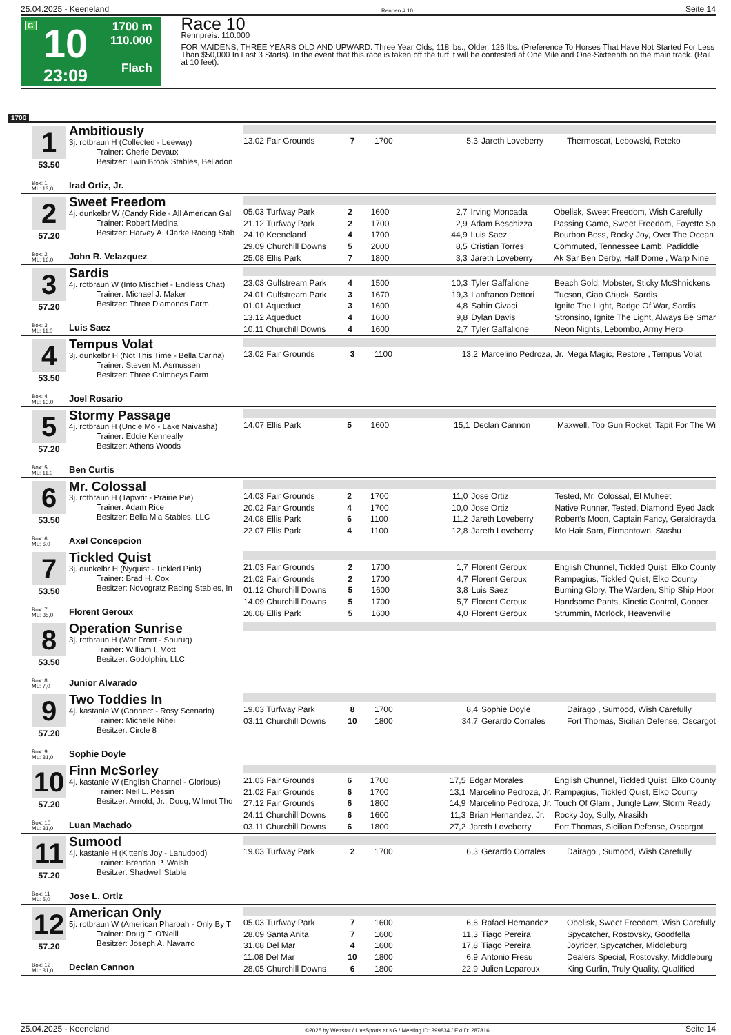25.04.2025 - Keeneland Rennen # 10 Seite 14
G
10
23:09
1700 m
110.000
Flach
Race 10
Rennpreis: 110.000
FOR MAIDENS, THREE YEARS OLD AND UPWARD. Three Year Olds, 118 lbs.; Older, 126 lbs. (Preference To Horses That Have Not Started For Less Than $50,000 In Last 3 Starts). In the event that this race is taken off the turf it will be contested at One Mile and One-Sixteenth on the main track. (Rail at 10 feet).
1700
1
53.50
Box: 1
ML: 13,0
Ambitiously
3j. rotbraun H (Collected - Leeway)
Trainer: Cherie Devaux
Besitzer: Twin Brook Stables, Belladon
Irad Ortiz, Jr.
| 13.02 Fair Grounds | 7 | 1700 | 5,3 | Jareth Loveberry | Thermoscat, Lebowski, Reteko |
2
57.20
Box: 2
ML: 16,0
Sweet Freedom
4j. dunkelbr W (Candy Ride - All American Gal
Trainer: Robert Medina
Besitzer: Harvey A. Clarke Racing Stab
John R. Velazquez
| 05.03 Turfway Park | 2 | 1600 | 2,7 | Irving Moncada | Obelisk, Sweet Freedom, Wish Carefully |
| 21.12 Turfway Park | 2 | 1700 | 2,9 | Adam Beschizza | Passing Game, Sweet Freedom, Fayette Sp |
| 24.10 Keeneland | 4 | 1700 | 44,9 | Luis Saez | Bourbon Boss, Rocky Joy, Over The Ocean |
| 29.09 Churchill Downs | 5 | 2000 | 8,5 | Cristian Torres | Commuted, Tennessee Lamb, Padiddle |
| 25.08 Ellis Park | 7 | 1800 | 3,3 | Jareth Loveberry | Ak Sar Ben Derby, Half Dome , Warp Nine |
3
57.20
Box: 3
ML: 11,0
Sardis
4j. rotbraun W (Into Mischief - Endless Chat)
Trainer: Michael J. Maker
Besitzer: Three Diamonds Farm
Luis Saez
| 23.03 Gulfstream Park | 4 | 1500 | 10,3 | Tyler Gaffalione | Beach Gold, Mobster, Sticky McShnickens |
| 24.01 Gulfstream Park | 3 | 1670 | 19,3 | Lanfranco Dettori | Tucson, Ciao Chuck, Sardis |
| 01.01 Aqueduct | 3 | 1600 | 4,8 | Sahin Civaci | Ignite The Light, Badge Of War, Sardis |
| 13.12 Aqueduct | 4 | 1600 | 9,8 | Dylan Davis | Stronsino, Ignite The Light, Always Be Smar |
| 10.11 Churchill Downs | 4 | 1600 | 2,7 | Tyler Gaffalione | Neon Nights, Lebombo, Army Hero |
4
53.50
Box: 4
ML: 13,0
Tempus Volat
3j. dunkelbr H (Not This Time - Bella Carina)
Trainer: Steven M. Asmussen
Besitzer: Three Chimneys Farm
Joel Rosario
| 13.02 Fair Grounds | 3 | 1100 | 13,2 | Marcelino Pedroza, Jr. | Mega Magic, Restore , Tempus Volat |
5
57.20
Box: 5
ML: 11,0
Stormy Passage
4j. rotbraun H (Uncle Mo - Lake Naivasha)
Trainer: Eddie Kenneally
Besitzer: Athens Woods
Ben Curtis
| 14.07 Ellis Park | 5 | 1600 | 15,1 | Declan Cannon | Maxwell, Top Gun Rocket, Tapit For The Wi |
6
53.50
Box: 6
ML: 6,0
Mr. Colossal
3j. rotbraun H (Tapwrit - Prairie Pie)
Trainer: Adam Rice
Besitzer: Bella Mia Stables, LLC
Axel Concepcion
| 14.03 Fair Grounds | 2 | 1700 | 11,0 | Jose Ortiz | Tested, Mr. Colossal, El Muheet |
| 20.02 Fair Grounds | 4 | 1700 | 10,0 | Jose Ortiz | Native Runner, Tested, Diamond Eyed Jack |
| 24.08 Ellis Park | 6 | 1100 | 11,2 | Jareth Loveberry | Robert's Moon, Captain Fancy, Geraldrayda |
| 22.07 Ellis Park | 4 | 1100 | 12,8 | Jareth Loveberry | Mo Hair Sam, Firmantown, Stashu |
7
53.50
Box: 7
ML: 35,0
Tickled Quist
3j. dunkelbr H (Nyquist - Tickled Pink)
Trainer: Brad H. Cox
Besitzer: Novogratz Racing Stables, In
Florent Geroux
| 21.03 Fair Grounds | 2 | 1700 | 1,7 | Florent Geroux | English Chunnel, Tickled Quist, Elko County |
| 21.02 Fair Grounds | 2 | 1700 | 4,7 | Florent Geroux | Rampagius, Tickled Quist, Elko County |
| 01.12 Churchill Downs | 5 | 1600 | 3,8 | Luis Saez | Burning Glory, The Warden, Ship Ship Hoor |
| 14.09 Churchill Downs | 5 | 1700 | 5,7 | Florent Geroux | Handsome Pants, Kinetic Control, Cooper |
| 26.08 Ellis Park | 5 | 1600 | 4,0 | Florent Geroux | Strummin, Morlock, Heavenville |
8
53.50
Box: 8
ML: 7,0
Operation Sunrise
3j. rotbraun H (War Front - Shuruq)
Trainer: William I. Mott
Besitzer: Godolphin, LLC
Junior Alvarado
9
57.20
Box: 9
ML: 31,0
Two Toddies In
4j. kastanie W (Connect - Rosy Scenario)
Trainer: Michelle Nihei
Besitzer: Circle 8
Sophie Doyle
| 19.03 Turfway Park | 8 | 1700 | 8,4 | Sophie Doyle | Dairago , Sumood, Wish Carefully |
| 03.11 Churchill Downs | 10 | 1800 | 34,7 | Gerardo Corrales | Fort Thomas, Sicilian Defense, Oscargot |
10
57.20
Box: 10
ML: 31,0
Finn McSorley
4j. kastanie W (English Channel - Glorious)
Trainer: Neil L. Pessin
Besitzer: Arnold, Jr., Doug, Wilmot Tho
Luan Machado
| 21.03 Fair Grounds | 6 | 1700 | 17,5 | Edgar Morales | English Chunnel, Tickled Quist, Elko County |
| 21.02 Fair Grounds | 6 | 1700 | 13,1 | Marcelino Pedroza, Jr. | Rampagius, Tickled Quist, Elko County |
| 27.12 Fair Grounds | 6 | 1800 | 14,9 | Marcelino Pedroza, Jr. | Touch Of Glam , Jungle Law, Storm Ready |
| 24.11 Churchill Downs | 6 | 1600 | 11,3 | Brian Hernandez, Jr. | Rocky Joy, Sully, Alrasikh |
| 03.11 Churchill Downs | 6 | 1800 | 27,2 | Jareth Loveberry | Fort Thomas, Sicilian Defense, Oscargot |
11
57.20
Box: 11
ML: 5,0
Sumood
4j. kastanie H (Kitten's Joy - Lahudood)
Trainer: Brendan P. Walsh
Besitzer: Shadwell Stable
Jose L. Ortiz
| 19.03 Turfway Park | 2 | 1700 | 6,3 | Gerardo Corrales | Dairago , Sumood, Wish Carefully |
12
57.20
Box: 12
ML: 31,0
American Only
5j. rotbraun W (American Pharoah - Only By T
Trainer: Doug F. O'Neill
Besitzer: Joseph A. Navarro
Declan Cannon
| 05.03 Turfway Park | 7 | 1600 | 6,6 | Rafael Hernandez | Obelisk, Sweet Freedom, Wish Carefully |
| 28.09 Santa Anita | 7 | 1600 | 11,3 | Tiago Pereira | Spycatcher, Rostovsky, Goodfella |
| 31.08 Del Mar | 4 | 1600 | 17,8 | Tiago Pereira | Joyrider, Spycatcher, Middleburg |
| 11.08 Del Mar | 10 | 1800 | 6,9 | Antonio Fresu | Dealers Special, Rostovsky, Middleburg |
| 28.05 Churchill Downs | 6 | 1800 | 22,9 | Julien Leparoux | King Curlin, Truly Quality, Qualified |
25.04.2025 - Keeneland ©2025 by Wettstar / LiveSports.at KG / Meeting ID: 399834 / ExtID: 287816 Seite 14